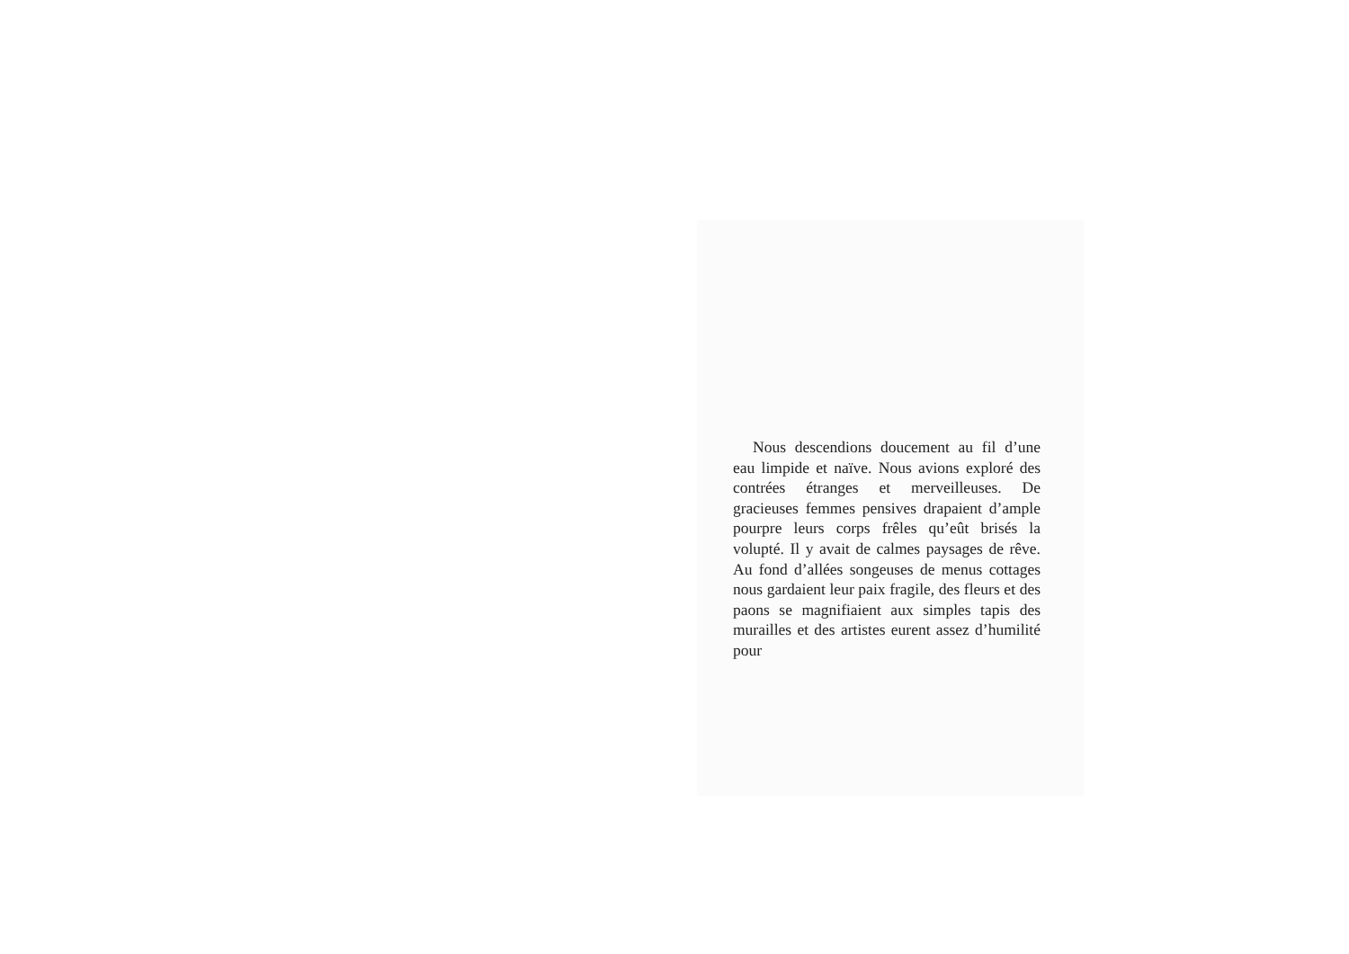Nous descendions doucement au fil d’une eau limpide et naïve. Nous avions exploré des contrées étranges et merveilleuses. De gracieuses femmes pensives drapaient d’ample pourpre leurs corps frêles qu’eût brisés la volupté. Il y avait de calmes paysages de rêve. Au fond d’allées songeuses de menus cottages nous gardaient leur paix fragile, des fleurs et des paons se magnifiaient aux simples tapis des murailles et des artistes eurent assez d’humilité pour